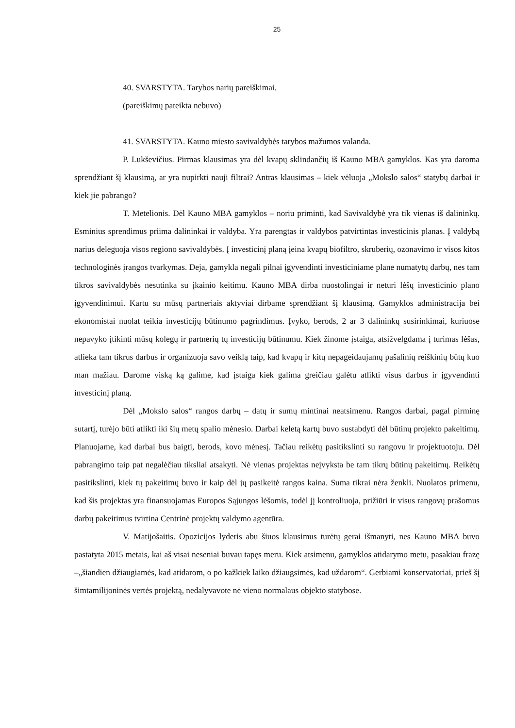25
40. SVARSTYTA. Tarybos narių pareiškimai.
(pareiškimų pateikta nebuvo)
41. SVARSTYTA. Kauno miesto savivaldybės tarybos mažumos valanda.
P. Lukševičius. Pirmas klausimas yra dėl kvapų sklindančių iš Kauno MBA gamyklos. Kas yra daroma sprendžiant šį klausimą, ar yra nupirkti nauji filtrai? Antras klausimas – kiek vėluoja „Mokslo salos“ statybų darbai ir kiek jie pabrango?
T. Metelionis. Dėl Kauno MBA gamyklos – noriu priminti, kad Savivaldybė yra tik vienas iš dalininkų. Esminius sprendimus priima dalininkai ir valdyba. Yra parengtas ir valdybos patvirtintas investicinis planas. Į valdybą narius deleguoja visos regiono savivaldybės. Į investicinį planą įeina kvapų biofiltro, skruberių, ozonavimo ir visos kitos technologinės įrangos tvarkymas. Deja, gamykla negali pilnai įgyvendinti investiciniame plane numatytų darbų, nes tam tikros savivaldybės nesutinka su įkainio keitimu. Kauno MBA dirba nuostolingai ir neturi lėšų investicinio plano įgyvendinimui. Kartu su mūsų partneriais aktyviai dirbame sprendžiant šį klausimą. Gamyklos administracija bei ekonomistai nuolat teikia investicijų būtinumo pagrindimus. Įvyko, berods, 2 ar 3 dalininkų susirinkimai, kuriuose nepavyko įtikinti mūsų kolegų ir partnerių tų investicijų būtinumu. Kiek žinome įstaiga, atsižvelgdama į turimas lėšas, atlieka tam tikrus darbus ir organizuoja savo veiklą taip, kad kvapų ir kitų nepageidaujamų pašalinių reiškinių būtų kuo man mažiau. Darome viską ką galime, kad įstaiga kiek galima greičiau galėtu atlikti visus darbus ir įgyvendinti investicinį planą.
Dėl „Mokslo salos“ rangos darbų – datų ir sumų mintinai neatsimenu. Rangos darbai, pagal pirminę sutartį, turėjo būti atlikti iki šių metų spalio mėnesio. Darbai keletą kartų buvo sustabdyti dėl būtinų projekto pakeitimų. Planuojame, kad darbai bus baigti, berods, kovo mėnesį. Tačiau reikėtų pasitikslinti su rangovu ir projektuotoju. Dėl pabrangimo taip pat negalėčiau tiksliai atsakyti. Nė vienas projektas neįvyksta be tam tikrų būtinų pakeitimų. Reikėtų pasitikslinti, kiek tų pakeitimų buvo ir kaip dėl jų pasikeitė rangos kaina. Suma tikrai nėra ženkli. Nuolatos primenu, kad šis projektas yra finansuojamas Europos Sąjungos lėšomis, todėl jį kontroliuoja, prižiūri ir visus rangovų prašomus darbų pakeitimus tvirtina Centrinė projektų valdymo agentūra.
V. Matijošaitis. Opozicijos lyderis abu šiuos klausimus turėtų gerai išmanyti, nes Kauno MBA buvo pastatyta 2015 metais, kai aš visai neseniai buvau tapęs meru. Kiek atsimenu, gamyklos atidarymo metu, pasakiau frazę –„šiandien džiaugiamės, kad atidarom, o po kažkiek laiko džiaugsimės, kad uždarom“. Gerbiami konservatoriai, prieš šį šimtamilijoninės vertės projektą, nedalyvavote nė vieno normalaus objekto statybose.